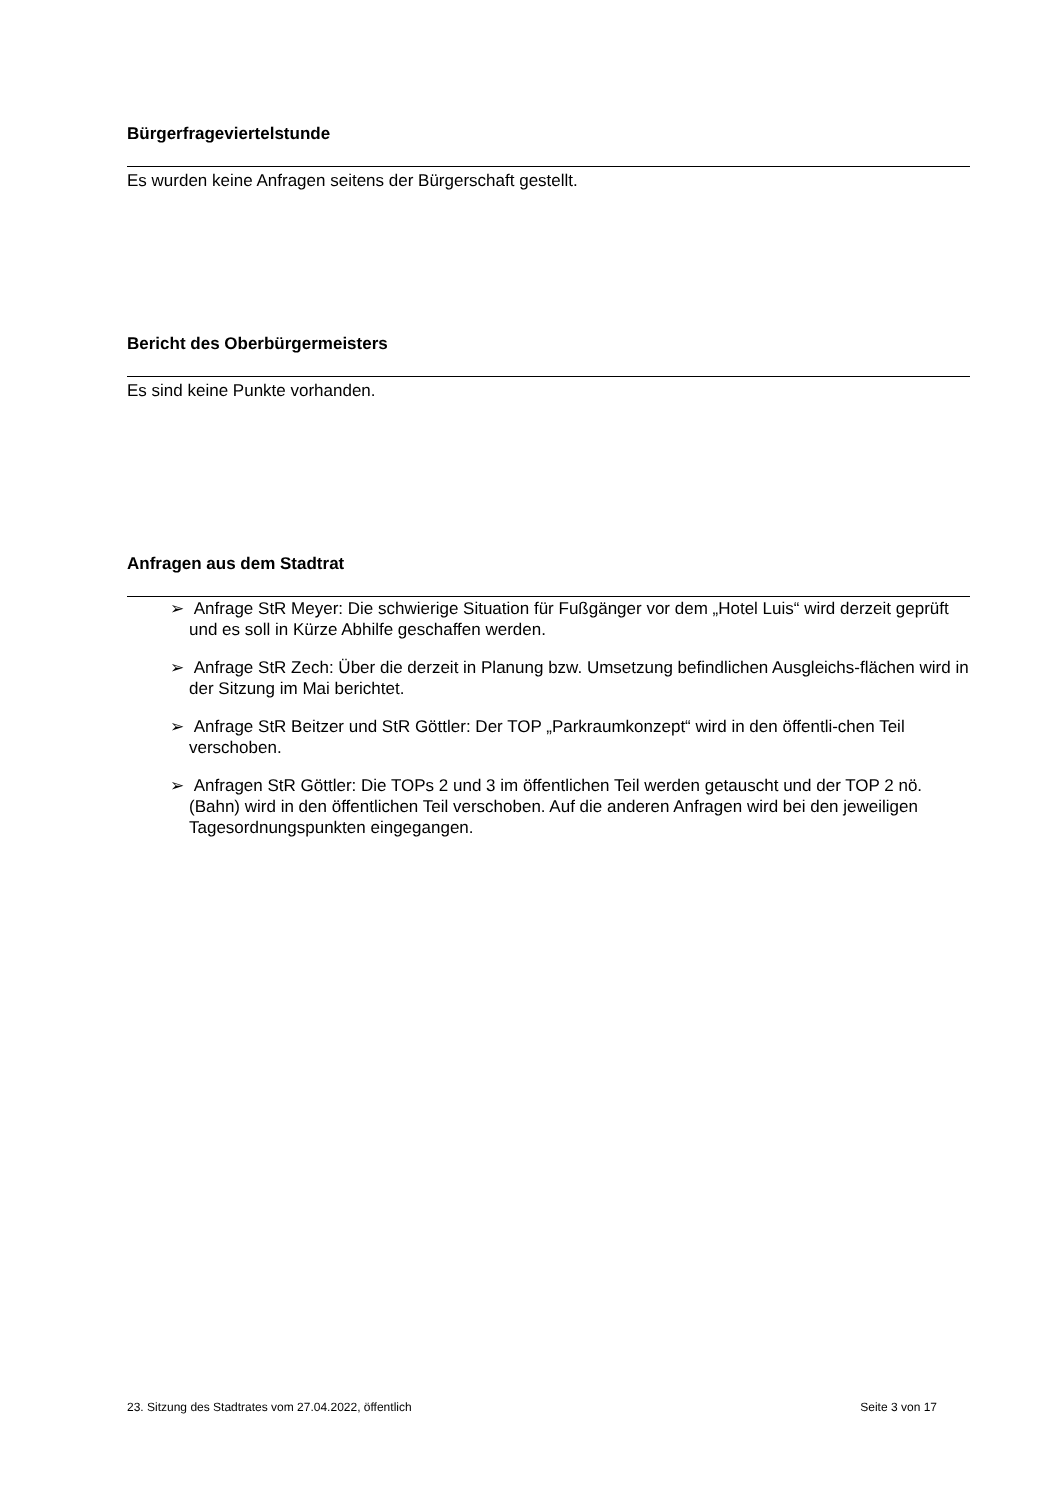Bürgerfrageviertelstunde
Es wurden keine Anfragen seitens der Bürgerschaft gestellt.
Bericht des Oberbürgermeisters
Es sind keine Punkte vorhanden.
Anfragen aus dem Stadtrat
➢ Anfrage StR Meyer: Die schwierige Situation für Fußgänger vor dem „Hotel Luis“ wird derzeit geprüft und es soll in Kürze Abhilfe geschaffen werden.
➢ Anfrage StR Zech: Über die derzeit in Planung bzw. Umsetzung befindlichen Ausgleichs-flächen wird in der Sitzung im Mai berichtet.
➢ Anfrage StR Beitzer und StR Göttler: Der TOP „Parkraumkonzept“ wird in den öffentli-chen Teil verschoben.
➢ Anfragen StR Göttler: Die TOPs 2 und 3 im öffentlichen Teil werden getauscht und der TOP 2 nö. (Bahn) wird in den öffentlichen Teil verschoben. Auf die anderen Anfragen wird bei den jeweiligen Tagesordnungspunkten eingegangen.
23. Sitzung des Stadtrates vom 27.04.2022, öffentlich Seite 3 von 17